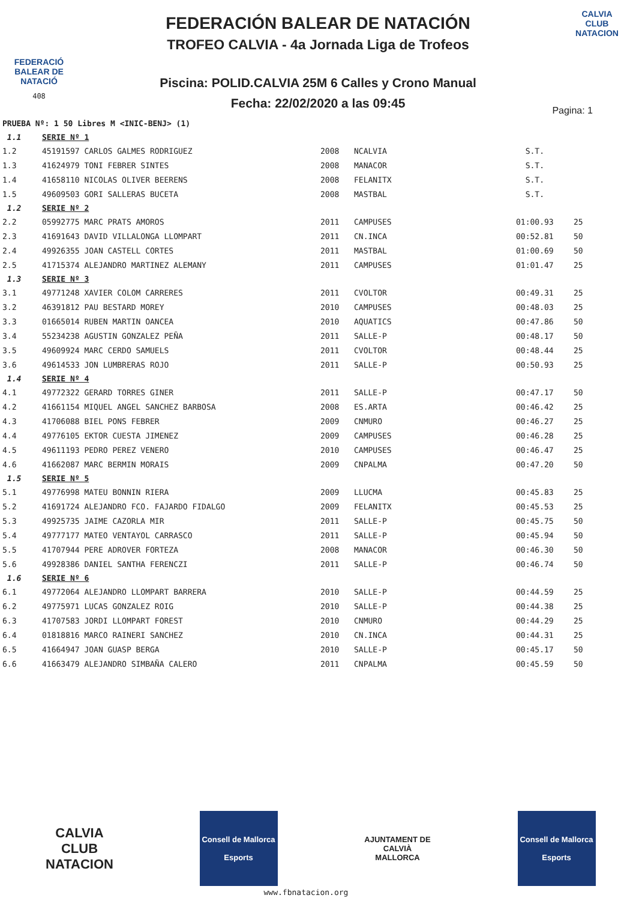FEDERACIÓ BALEAR DE NATACIÓ
408
FEDERACIÓN BALEAR DE NATACIÓN
TROFEO CALVIA - 4a Jornada Liga de Trofeos
Piscina: POLID.CALVIA 25M 6 Calles y Crono Manual
Fecha: 22/02/2020 a las 09:45
CALVIA
CLUB NATACION
Pagina: 1
PRUEBA Nº: 1 50 Libres M <INIC-BENJ> (1)
| 1.1 | SERIE Nº 1 | | | | |
| 1.2 | 45191597 CARLOS GALMES RODRIGUEZ | 2008 | NCALVIA | S.T. | |
| 1.3 | 41624979 TONI FEBRER SINTES | 2008 | MANACOR | S.T. | |
| 1.4 | 41658110 NICOLAS OLIVER BEERENS | 2008 | FELANITX | S.T. | |
| 1.5 | 49609503 GORI SALLERAS BUCETA | 2008 | MASTBAL | S.T. | |
| 1.2 | SERIE Nº 2 | | | | |
| 2.2 | 05992775 MARC PRATS AMOROS | 2011 | CAMPUSES | 01:00.93 | 25 |
| 2.3 | 41691643 DAVID VILLALONGA LLOMPART | 2011 | CN.INCA | 00:52.81 | 50 |
| 2.4 | 49926355 JOAN CASTELL CORTES | 2011 | MASTBAL | 01:00.69 | 50 |
| 2.5 | 41715374 ALEJANDRO MARTINEZ ALEMANY | 2011 | CAMPUSES | 01:01.47 | 25 |
| 1.3 | SERIE Nº 3 | | | | |
| 3.1 | 49771248 XAVIER COLOM CARRERES | 2011 | CVOLTOR | 00:49.31 | 25 |
| 3.2 | 46391812 PAU BESTARD MOREY | 2010 | CAMPUSES | 00:48.03 | 25 |
| 3.3 | 01665014 RUBEN MARTIN OANCEA | 2010 | AQUATICS | 00:47.86 | 50 |
| 3.4 | 55234238 AGUSTIN GONZALEZ PEÑA | 2011 | SALLE-P | 00:48.17 | 50 |
| 3.5 | 49609924 MARC CERDO SAMUELS | 2011 | CVOLTOR | 00:48.44 | 25 |
| 3.6 | 49614533 JON LUMBRERAS ROJO | 2011 | SALLE-P | 00:50.93 | 25 |
| 1.4 | SERIE Nº 4 | | | | |
| 4.1 | 49772322 GERARD TORRES GINER | 2011 | SALLE-P | 00:47.17 | 50 |
| 4.2 | 41661154 MIQUEL ANGEL SANCHEZ BARBOSA | 2008 | ES.ARTA | 00:46.42 | 25 |
| 4.3 | 41706088 BIEL PONS FEBRER | 2009 | CNMURO | 00:46.27 | 25 |
| 4.4 | 49776105 EKTOR CUESTA JIMENEZ | 2009 | CAMPUSES | 00:46.28 | 25 |
| 4.5 | 49611193 PEDRO PEREZ VENERO | 2010 | CAMPUSES | 00:46.47 | 25 |
| 4.6 | 41662087 MARC BERMIN MORAIS | 2009 | CNPALMA | 00:47.20 | 50 |
| 1.5 | SERIE Nº 5 | | | | |
| 5.1 | 49776998 MATEU BONNIN RIERA | 2009 | LLUCMA | 00:45.83 | 25 |
| 5.2 | 41691724 ALEJANDRO FCO. FAJARDO FIDALGO | 2009 | FELANITX | 00:45.53 | 25 |
| 5.3 | 49925735 JAIME CAZORLA MIR | 2011 | SALLE-P | 00:45.75 | 50 |
| 5.4 | 49777177 MATEO VENTAYOL CARRASCO | 2011 | SALLE-P | 00:45.94 | 50 |
| 5.5 | 41707944 PERE ADROVER FORTEZA | 2008 | MANACOR | 00:46.30 | 50 |
| 5.6 | 49928386 DANIEL SANTHA FERENCZI | 2011 | SALLE-P | 00:46.74 | 50 |
| 1.6 | SERIE Nº 6 | | | | |
| 6.1 | 49772064 ALEJANDRO LLOMPART BARRERA | 2010 | SALLE-P | 00:44.59 | 25 |
| 6.2 | 49775971 LUCAS GONZALEZ ROIG | 2010 | SALLE-P | 00:44.38 | 25 |
| 6.3 | 41707583 JORDI LLOMPART FOREST | 2010 | CNMURO | 00:44.29 | 25 |
| 6.4 | 01818816 MARCO RAINERI SANCHEZ | 2010 | CN.INCA | 00:44.31 | 25 |
| 6.5 | 41664947 JOAN GUASP BERGA | 2010 | SALLE-P | 00:45.17 | 50 |
| 6.6 | 41663479 ALEJANDRO SIMBAÑA CALERO | 2011 | CNPALMA | 00:45.59 | 50 |
CALVIA
CLUB NATACION
Consell de Mallorca
Esports
AJUNTAMENT DE CALVIÀ
MALLORCA
Consell de Mallorca
Esports
www.fbnatacion.org